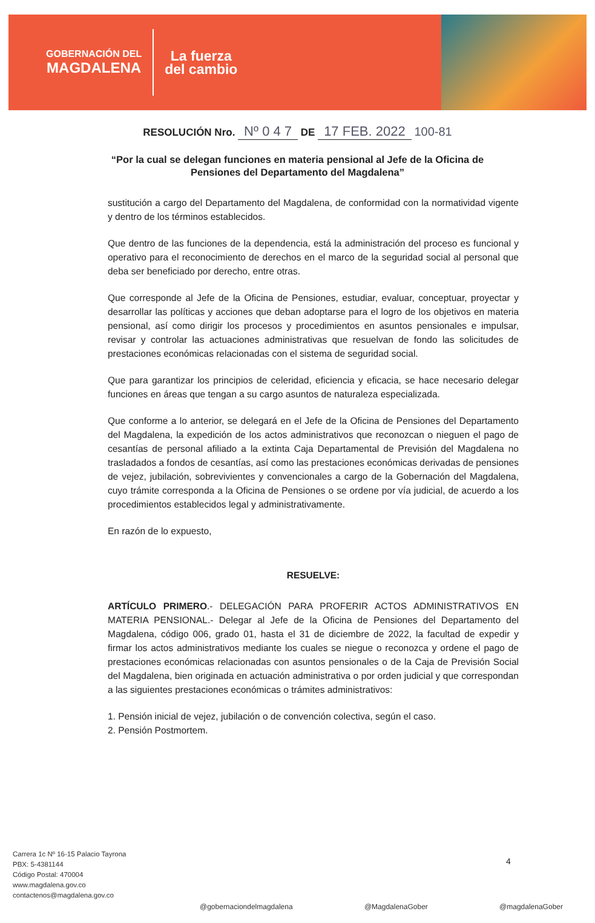GOBERNACIÓN DEL
MAGDALENA
La fuerza
del cambio
RESOLUCIÓN Nro. Nº 0 4 7 DE 17 FEB. 2022 100-81
“Por la cual se delegan funciones en materia pensional al Jefe de la Oficina de Pensiones del Departamento del Magdalena”
sustitución a cargo del Departamento del Magdalena, de conformidad con la normatividad vigente y dentro de los términos establecidos.
Que dentro de las funciones de la dependencia, está la administración del proceso es funcional y operativo para el reconocimiento de derechos en el marco de la seguridad social al personal que deba ser beneficiado por derecho, entre otras.
Que corresponde al Jefe de la Oficina de Pensiones, estudiar, evaluar, conceptuar, proyectar y desarrollar las políticas y acciones que deban adoptarse para el logro de los objetivos en materia pensional, así como dirigir los procesos y procedimientos en asuntos pensionales e impulsar, revisar y controlar las actuaciones administrativas que resuelvan de fondo las solicitudes de prestaciones económicas relacionadas con el sistema de seguridad social.
Que para garantizar los principios de celeridad, eficiencia y eficacia, se hace necesario delegar funciones en áreas que tengan a su cargo asuntos de naturaleza especializada.
Que conforme a lo anterior, se delegará en el Jefe de la Oficina de Pensiones del Departamento del Magdalena, la expedición de los actos administrativos que reconozcan o nieguen el pago de cesantías de personal afiliado a la extinta Caja Departamental de Previsión del Magdalena no trasladados a fondos de cesantías, así como las prestaciones económicas derivadas de pensiones de vejez, jubilación, sobrevivientes y convencionales a cargo de la Gobernación del Magdalena, cuyo trámite corresponda a la Oficina de Pensiones o se ordene por vía judicial, de acuerdo a los procedimientos establecidos legal y administrativamente.
En razón de lo expuesto,
RESUELVE:
ARTÍCULO PRIMERO.- DELEGACIÓN PARA PROFERIR ACTOS ADMINISTRATIVOS EN MATERIA PENSIONAL.- Delegar al Jefe de la Oficina de Pensiones del Departamento del Magdalena, código 006, grado 01, hasta el 31 de diciembre de 2022, la facultad de expedir y firmar los actos administrativos mediante los cuales se niegue o reconozca y ordene el pago de prestaciones económicas relacionadas con asuntos pensionales o de la Caja de Previsión Social del Magdalena, bien originada en actuación administrativa o por orden judicial y que correspondan a las siguientes prestaciones económicas o trámites administrativos:
1. Pensión inicial de vejez, jubilación o de convención colectiva, según el caso.
2. Pensión Postmortem.
4
Carrera 1c Nº 16-15 Palacio Tayrona
PBX: 5-4381144
Código Postal: 470004
www.magdalena.gov.co
contactenos@magdalena.gov.co
@gobernaciondelmagdalena @MagdalenaGober @magdalenaGober